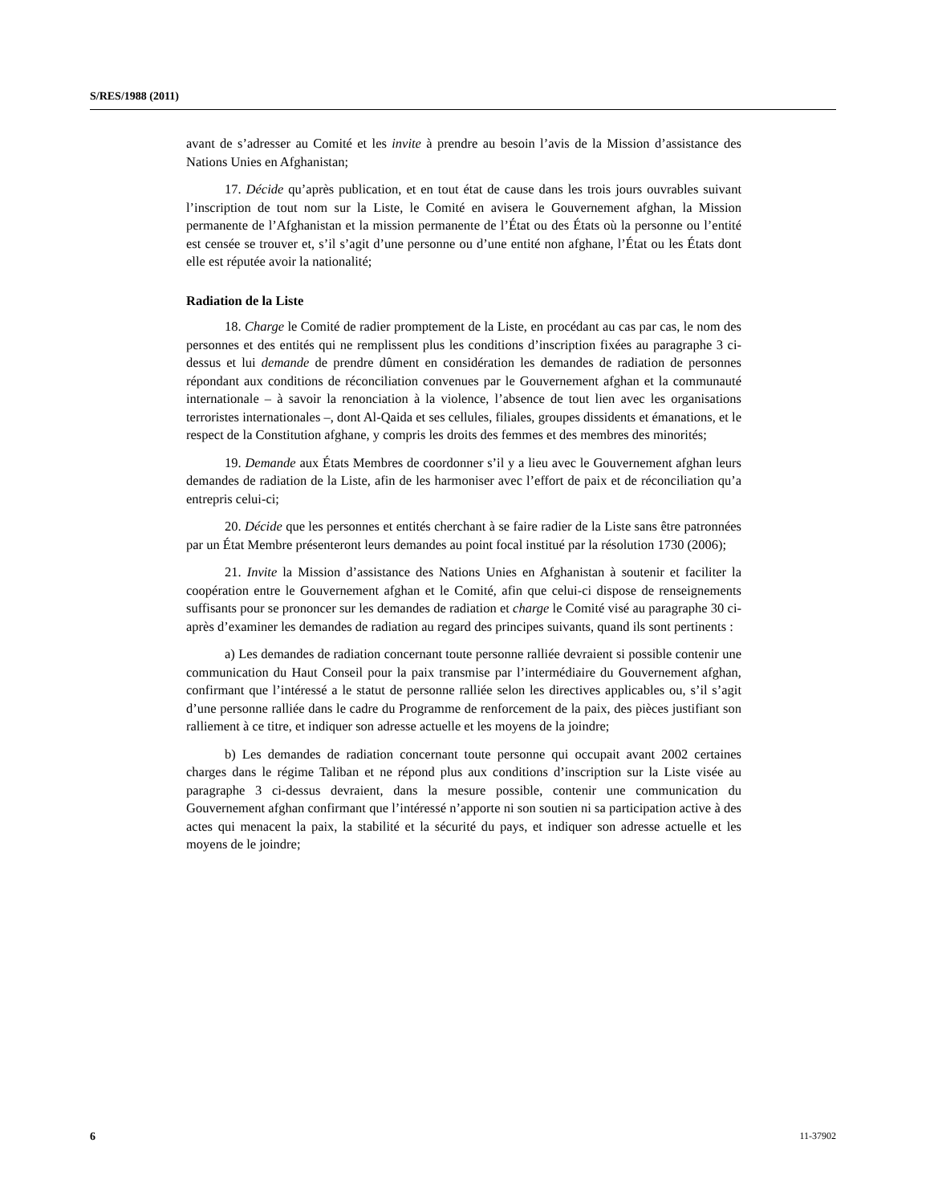S/RES/1988 (2011)
avant de s’adresser au Comité et les invite à prendre au besoin l’avis de la Mission d’assistance des Nations Unies en Afghanistan;
17. Décide qu’après publication, et en tout état de cause dans les trois jours ouvrables suivant l’inscription de tout nom sur la Liste, le Comité en avisera le Gouvernement afghan, la Mission permanente de l’Afghanistan et la mission permanente de l’État ou des États où la personne ou l’entité est censée se trouver et, s’il s’agit d’une personne ou d’une entité non afghane, l’État ou les États dont elle est réputée avoir la nationalité;
Radiation de la Liste
18. Charge le Comité de radier promptement de la Liste, en procédant au cas par cas, le nom des personnes et des entités qui ne remplissent plus les conditions d’inscription fixées au paragraphe 3 ci-dessus et lui demande de prendre dûment en considération les demandes de radiation de personnes répondant aux conditions de réconciliation convenues par le Gouvernement afghan et la communauté internationale – à savoir la renonciation à la violence, l’absence de tout lien avec les organisations terroristes internationales –, dont Al-Qaida et ses cellules, filiales, groupes dissidents et émanations, et le respect de la Constitution afghane, y compris les droits des femmes et des membres des minorités;
19. Demande aux États Membres de coordonner s’il y a lieu avec le Gouvernement afghan leurs demandes de radiation de la Liste, afin de les harmoniser avec l’effort de paix et de réconciliation qu’a entrepris celui-ci;
20. Décide que les personnes et entités cherchant à se faire radier de la Liste sans être patronnées par un État Membre présenteront leurs demandes au point focal institué par la résolution 1730 (2006);
21. Invite la Mission d’assistance des Nations Unies en Afghanistan à soutenir et faciliter la coopération entre le Gouvernement afghan et le Comité, afin que celui-ci dispose de renseignements suffisants pour se prononcer sur les demandes de radiation et charge le Comité visé au paragraphe 30 ci-après d’examiner les demandes de radiation au regard des principes suivants, quand ils sont pertinents :
a) Les demandes de radiation concernant toute personne ralliée devraient si possible contenir une communication du Haut Conseil pour la paix transmise par l’intermédiaire du Gouvernement afghan, confirmant que l’intéressé a le statut de personne ralliée selon les directives applicables ou, s’il s’agit d’une personne ralliée dans le cadre du Programme de renforcement de la paix, des pièces justifiant son ralliement à ce titre, et indiquer son adresse actuelle et les moyens de la joindre;
b) Les demandes de radiation concernant toute personne qui occupait avant 2002 certaines charges dans le régime Taliban et ne répond plus aux conditions d’inscription sur la Liste visée au paragraphe 3 ci-dessus devraient, dans la mesure possible, contenir une communication du Gouvernement afghan confirmant que l’intéressé n’apporte ni son soutien ni sa participation active à des actes qui menacent la paix, la stabilité et la sécurité du pays, et indiquer son adresse actuelle et les moyens de le joindre;
6 11-37902